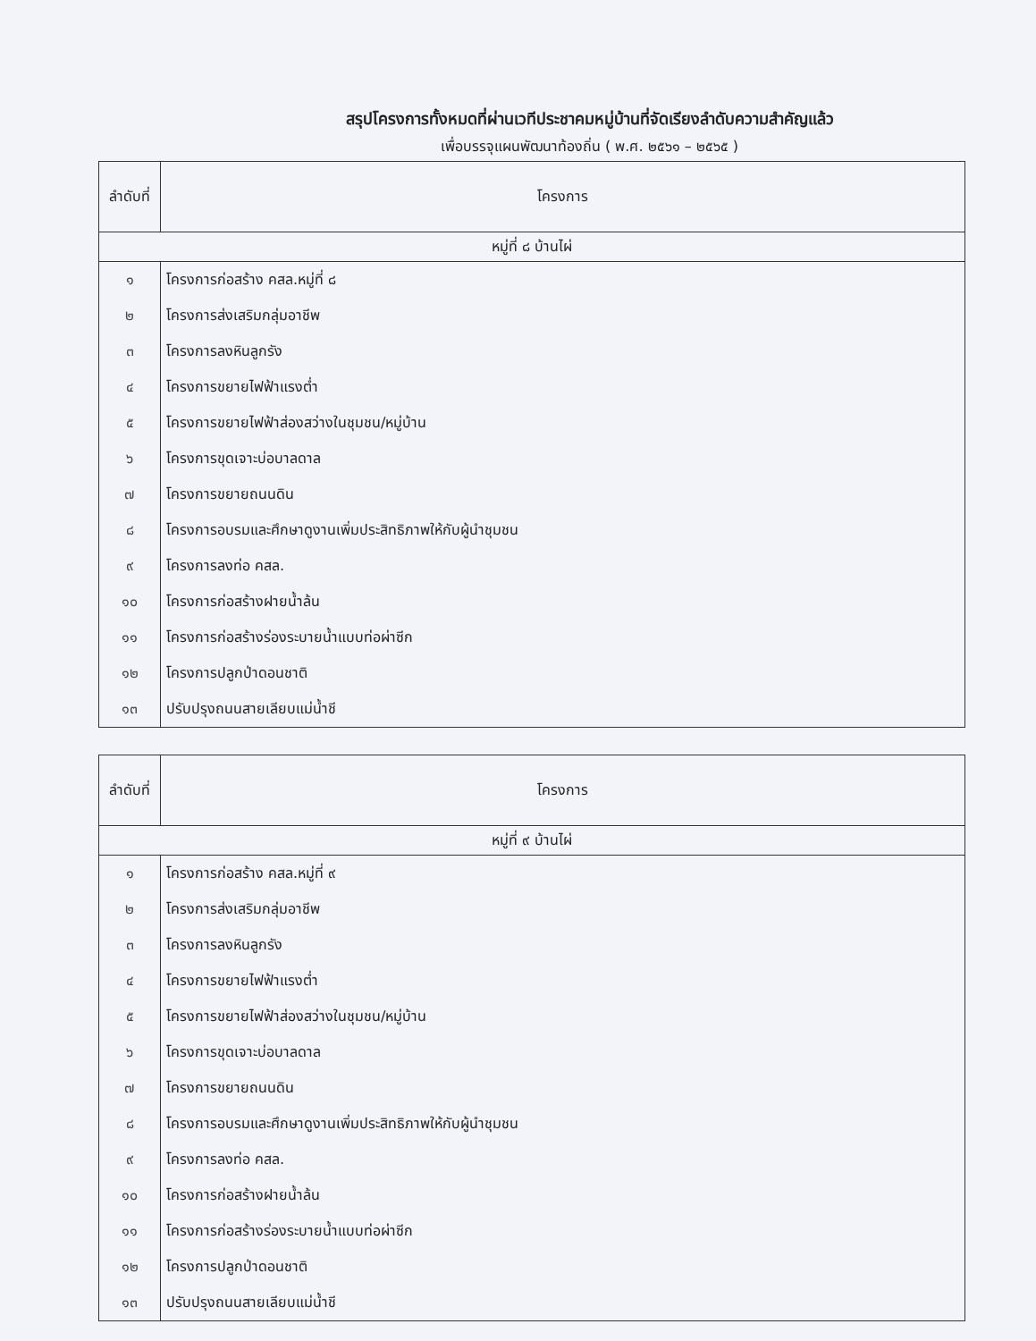สรุปโครงการทั้งหมดที่ผ่านเวทีประชาคมหมู่บ้านที่จัดเรียงลำดับความสำคัญแล้ว
เพื่อบรรจุแผนพัฒนาท้องถิ่น ( พ.ศ. ๒๕๖๑ – ๒๕๖๕ )
| ลำดับที่ | โครงการ |
| --- | --- |
| หมู่ที่ ๘ บ้านไผ่ | |
| ๑ | โครงการก่อสร้าง คสล.หมู่ที่ ๘ |
| ๒ | โครงการส่งเสริมกลุ่มอาชีพ |
| ๓ | โครงการลงหินลูกรัง |
| ๔ | โครงการขยายไฟฟ้าแรงต่ำ |
| ๕ | โครงการขยายไฟฟ้าส่องสว่างในชุมชน/หมู่บ้าน |
| ๖ | โครงการขุดเจาะบ่อบาลดาล |
| ๗ | โครงการขยายถนนดิน |
| ๘ | โครงการอบรมและศึกษาดูงานเพิ่มประสิทธิภาพให้กับผู้นำชุมชน |
| ๙ | โครงการลงท่อ คสล. |
| ๑๐ | โครงการก่อสร้างฝายน้ำล้น |
| ๑๑ | โครงการก่อสร้างร่องระบายน้ำแบบท่อผ่าซีก |
| ๑๒ | โครงการปลูกป่าดอนชาติ |
| ๑๓ | ปรับปรุงถนนสายเลียบแม่น้ำชี |
| ลำดับที่ | โครงการ |
| --- | --- |
| หมู่ที่ ๙ บ้านไผ่ | |
| ๑ | โครงการก่อสร้าง คสล.หมู่ที่ ๙ |
| ๒ | โครงการส่งเสริมกลุ่มอาชีพ |
| ๓ | โครงการลงหินลูกรัง |
| ๔ | โครงการขยายไฟฟ้าแรงต่ำ |
| ๕ | โครงการขยายไฟฟ้าส่องสว่างในชุมชน/หมู่บ้าน |
| ๖ | โครงการขุดเจาะบ่อบาลดาล |
| ๗ | โครงการขยายถนนดิน |
| ๘ | โครงการอบรมและศึกษาดูงานเพิ่มประสิทธิภาพให้กับผู้นำชุมชน |
| ๙ | โครงการลงท่อ คสล. |
| ๑๐ | โครงการก่อสร้างฝายน้ำล้น |
| ๑๑ | โครงการก่อสร้างร่องระบายน้ำแบบท่อผ่าซีก |
| ๑๒ | โครงการปลูกป่าดอนชาติ |
| ๑๓ | ปรับปรุงถนนสายเลียบแม่น้ำชี |